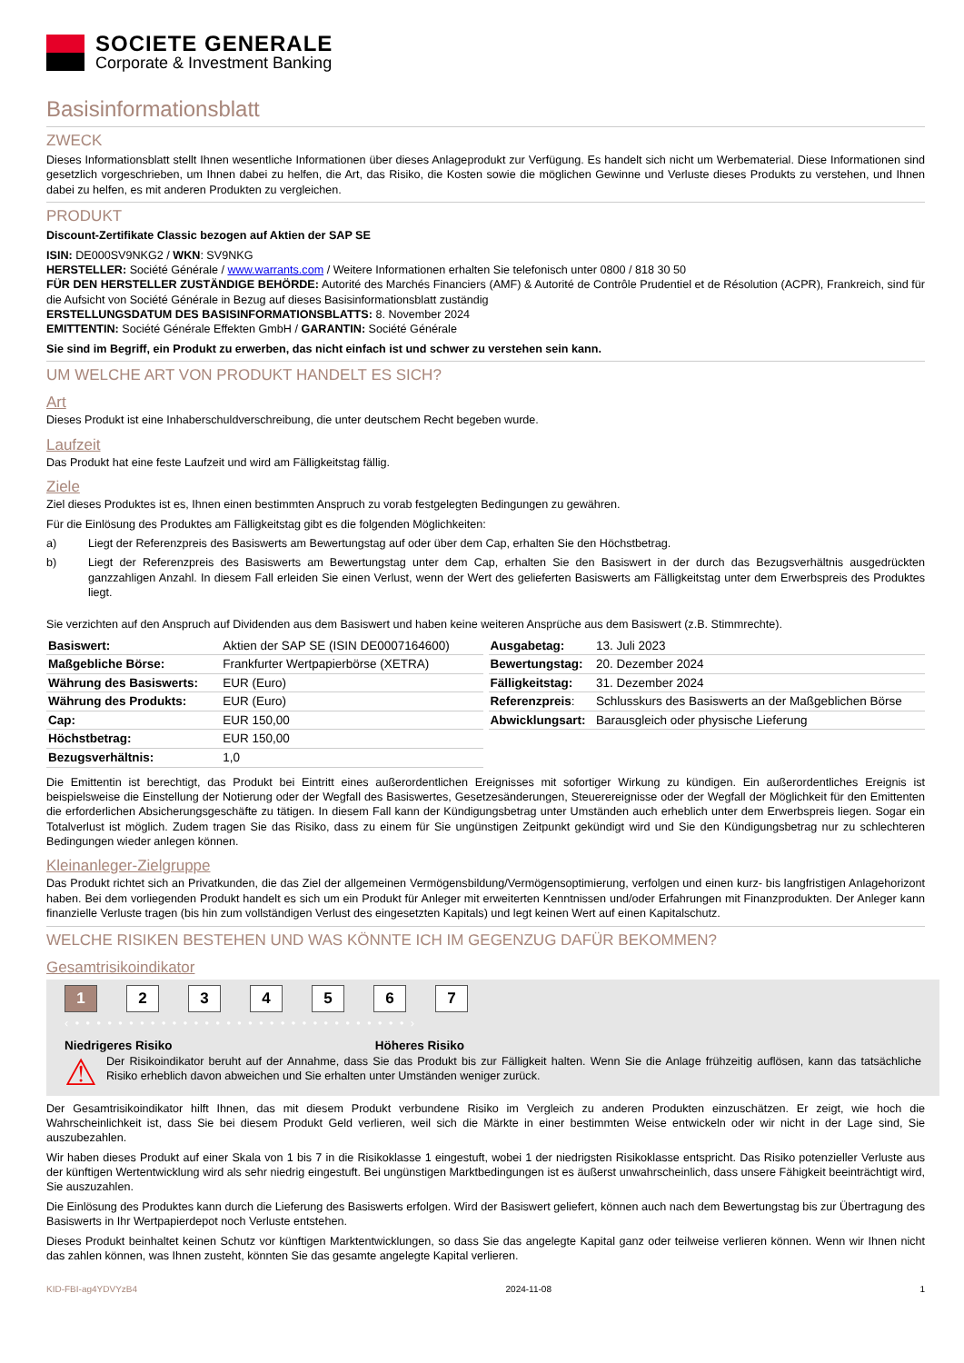SOCIETE GENERALE
Corporate & Investment Banking
Basisinformationsblatt
ZWECK
Dieses Informationsblatt stellt Ihnen wesentliche Informationen über dieses Anlageprodukt zur Verfügung. Es handelt sich nicht um Werbematerial. Diese Informationen sind gesetzlich vorgeschrieben, um Ihnen dabei zu helfen, die Art, das Risiko, die Kosten sowie die möglichen Gewinne und Verluste dieses Produkts zu verstehen, und Ihnen dabei zu helfen, es mit anderen Produkten zu vergleichen.
PRODUKT
Discount-Zertifikate Classic bezogen auf Aktien der SAP SE
ISIN: DE000SV9NKG2 / WKN: SV9NKG
HERSTELLER: Société Générale / www.warrants.com / Weitere Informationen erhalten Sie telefonisch unter 0800 / 818 30 50
FÜR DEN HERSTELLER ZUSTÄNDIGE BEHÖRDE: Autorité des Marchés Financiers (AMF) & Autorité de Contrôle Prudentiel et de Résolution (ACPR), Frankreich, sind für die Aufsicht von Société Générale in Bezug auf dieses Basisinformationsblatt zuständig
ERSTELLUNGSDATUM DES BASISINFORMATIONSBLATTS: 8. November 2024
EMITTENTIN: Société Générale Effekten GmbH / GARANTIN: Société Générale
Sie sind im Begriff, ein Produkt zu erwerben, das nicht einfach ist und schwer zu verstehen sein kann.
UM WELCHE ART VON PRODUKT HANDELT ES SICH?
Art
Dieses Produkt ist eine Inhaberschuldverschreibung, die unter deutschem Recht begeben wurde.
Laufzeit
Das Produkt hat eine feste Laufzeit und wird am Fälligkeitstag fällig.
Ziele
Ziel dieses Produktes ist es, Ihnen einen bestimmten Anspruch zu vorab festgelegten Bedingungen zu gewähren.
Für die Einlösung des Produktes am Fälligkeitstag gibt es die folgenden Möglichkeiten:
a) Liegt der Referenzpreis des Basiswerts am Bewertungstag auf oder über dem Cap, erhalten Sie den Höchstbetrag.
b) Liegt der Referenzpreis des Basiswerts am Bewertungstag unter dem Cap, erhalten Sie den Basiswert in der durch das Bezugsverhältnis ausgedrückten ganzzahligen Anzahl. In diesem Fall erleiden Sie einen Verlust, wenn der Wert des gelieferten Basiswerts am Fälligkeitstag unter dem Erwerbspreis des Produktes liegt.
Sie verzichten auf den Anspruch auf Dividenden aus dem Basiswert und haben keine weiteren Ansprüche aus dem Basiswert (z.B. Stimmrechte).
| Basiswert: | Aktien der SAP SE (ISIN DE0007164600) |
| Maßgebliche Börse: | Frankfurter Wertpapierbörse (XETRA) |
| Währung des Basiswerts: | EUR (Euro) |
| Währung des Produkts: | EUR (Euro) |
| Cap: | EUR 150,00 |
| Höchstbetrag: | EUR 150,00 |
| Bezugsverhältnis: | 1,0 |
| Ausgabetag: | 13. Juli 2023 |
| Bewertungstag: | 20. Dezember 2024 |
| Fälligkeitstag: | 31. Dezember 2024 |
| Referenzpreis : | Schlusskurs des Basiswerts an der Maßgeblichen Börse |
| Abwicklungsart: | Barausgleich oder physische Lieferung |
Die Emittentin ist berechtigt, das Produkt bei Eintritt eines außerordentlichen Ereignisses mit sofortiger Wirkung zu kündigen. Ein außerordentliches Ereignis ist beispielsweise die Einstellung der Notierung oder der Wegfall des Basiswertes, Gesetzesänderungen, Steuerereignisse oder der Wegfall der Möglichkeit für den Emittenten die erforderlichen Absicherungsgeschäfte zu tätigen. In diesem Fall kann der Kündigungsbetrag unter Umständen auch erheblich unter dem Erwerbspreis liegen. Sogar ein Totalverlust ist möglich. Zudem tragen Sie das Risiko, dass zu einem für Sie ungünstigen Zeitpunkt gekündigt wird und Sie den Kündigungsbetrag nur zu schlechteren Bedingungen wieder anlegen können.
Kleinanleger-Zielgruppe
Das Produkt richtet sich an Privatkunden, die das Ziel der allgemeinen Vermögensbildung/Vermögensoptimierung, verfolgen und einen kurz- bis langfristigen Anlagehorizont haben. Bei dem vorliegenden Produkt handelt es sich um ein Produkt für Anleger mit erweiterten Kenntnissen und/oder Erfahrungen mit Finanzprodukten. Der Anleger kann finanzielle Verluste tragen (bis hin zum vollständigen Verlust des eingesetzten Kapitals) und legt keinen Wert auf einen Kapitalschutz.
WELCHE RISIKEN BESTEHEN UND WAS KÖNNTE ICH IM GEGENZUG DAFÜR BEKOMMEN?
Gesamtrisikoindikator
1234567
‹ • • • • • • • • • • • • • • • • • • • • • • • • • • • • • • • ›
Niedrigeres Risiko Höheres Risiko
⚠
Der Risikoindikator beruht auf der Annahme, dass Sie das Produkt bis zur Fälligkeit halten. Wenn Sie die Anlage frühzeitig auflösen, kann das tatsächliche Risiko erheblich davon abweichen und Sie erhalten unter Umständen weniger zurück.
Der Gesamtrisikoindikator hilft Ihnen, das mit diesem Produkt verbundene Risiko im Vergleich zu anderen Produkten einzuschätzen. Er zeigt, wie hoch die Wahrscheinlichkeit ist, dass Sie bei diesem Produkt Geld verlieren, weil sich die Märkte in einer bestimmten Weise entwickeln oder wir nicht in der Lage sind, Sie auszubezahlen.
Wir haben dieses Produkt auf einer Skala von 1 bis 7 in die Risikoklasse 1 eingestuft, wobei 1 der niedrigsten Risikoklasse entspricht. Das Risiko potenzieller Verluste aus der künftigen Wertentwicklung wird als sehr niedrig eingestuft. Bei ungünstigen Marktbedingungen ist es äußerst unwahrscheinlich, dass unsere Fähigkeit beeinträchtigt wird, Sie auszuzahlen.
Die Einlösung des Produktes kann durch die Lieferung des Basiswerts erfolgen. Wird der Basiswert geliefert, können auch nach dem Bewertungstag bis zur Übertragung des Basiswerts in Ihr Wertpapierdepot noch Verluste entstehen.
Dieses Produkt beinhaltet keinen Schutz vor künftigen Marktentwicklungen, so dass Sie das angelegte Kapital ganz oder teilweise verlieren können. Wenn wir Ihnen nicht das zahlen können, was Ihnen zusteht, könnten Sie das gesamte angelegte Kapital verlieren.
KID-FBI-ag4YDVYzB4 2024-11-08 1